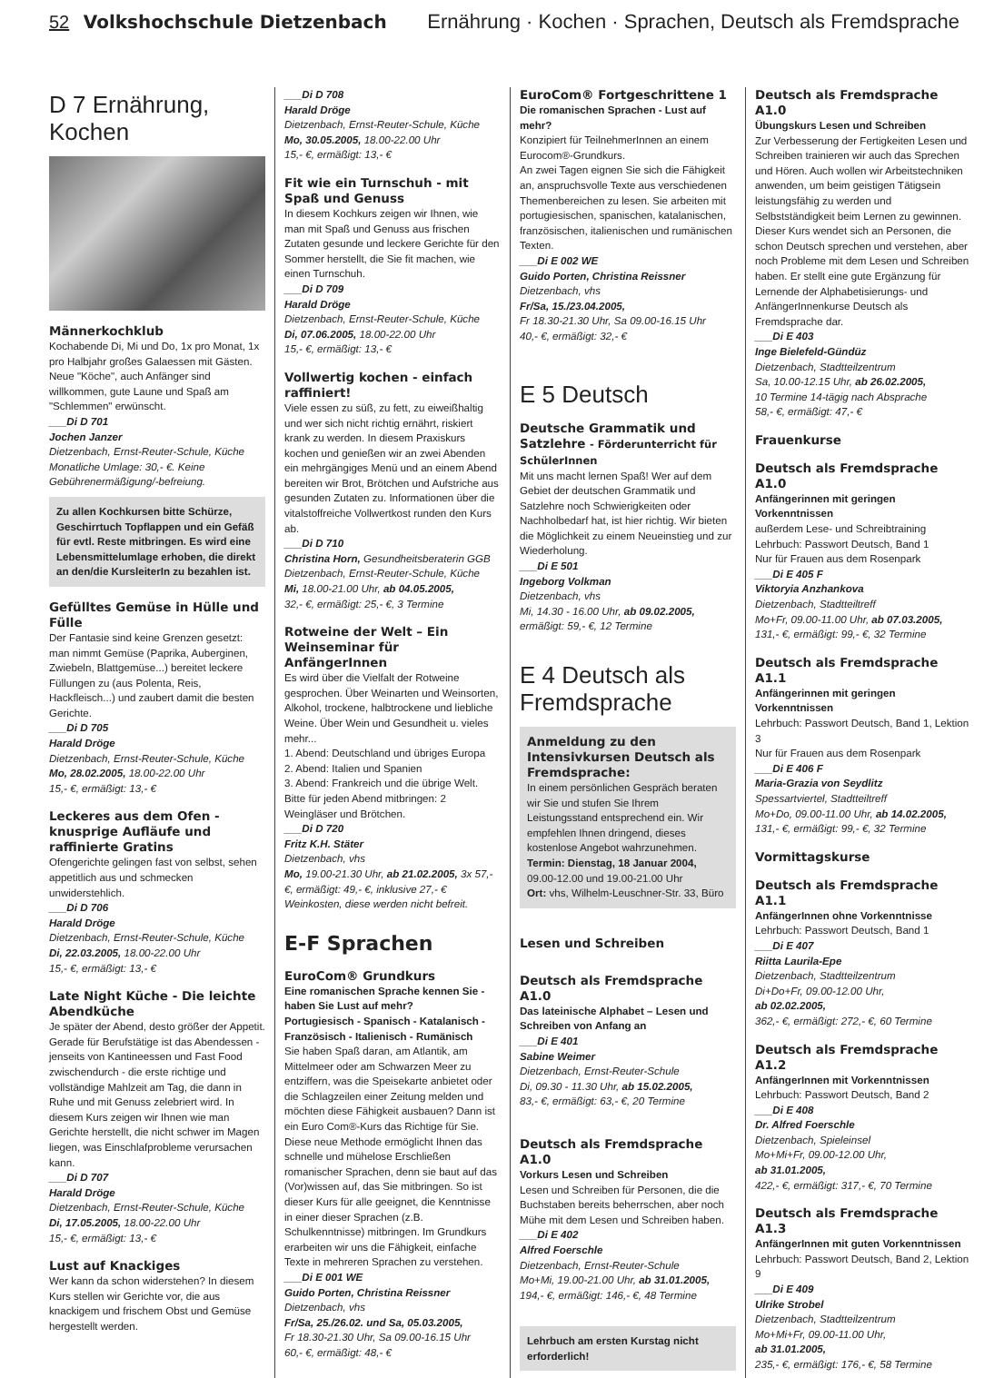52 Volkshochschule Dietzenbach Ernährung · Kochen · Sprachen, Deutsch als Fremdsprache
D 7 Ernährung, Kochen
Männerkochklub
Kochabende Di, Mi und Do, 1x pro Monat, 1x pro Halbjahr großes Galaessen mit Gästen. Neue "Köche", auch Anfänger sind willkommen, gute Laune und Spaß am "Schlemmen" erwünscht.
___Di D 701
Jochen Janzer
Dietzenbach, Ernst-Reuter-Schule, Küche
Monatliche Umlage: 30,- €. Keine Gebührenermäßigung/-befreiung.
Zu allen Kochkursen bitte Schürze, Geschirrtuch Topflappen und ein Gefäß für evtl. Reste mitbringen. Es wird eine Lebensmittelumlage erhoben, die direkt an den/die KursleiterIn zu bezahlen ist.
Gefülltes Gemüse in Hülle und Fülle
Der Fantasie sind keine Grenzen gesetzt: man nimmt Gemüse (Paprika, Auberginen, Zwiebeln, Blattgemüse...) bereitet leckere Füllungen zu (aus Polenta, Reis, Hackfleisch...) und zaubert damit die besten Gerichte.
___Di D 705
Harald Dröge
Dietzenbach, Ernst-Reuter-Schule, Küche
Mo, 28.02.2005, 18.00-22.00 Uhr
15,- €, ermäßigt: 13,- €
Leckeres aus dem Ofen - knusprige Aufläufe und raffinierte Gratins
Ofengerichte gelingen fast von selbst, sehen appetitlich aus und schmecken unwiderstehlich.
___Di D 706
Harald Dröge
Dietzenbach, Ernst-Reuter-Schule, Küche
Di, 22.03.2005, 18.00-22.00 Uhr
15,- €, ermäßigt: 13,- €
Late Night Küche - Die leichte Abendküche
Je später der Abend, desto größer der Appetit. Gerade für Berufstätige ist das Abendessen - jenseits von Kantineessen und Fast Food zwischendurch - die erste richtige und vollständige Mahlzeit am Tag, die dann in Ruhe und mit Genuss zelebriert wird. In diesem Kurs zeigen wir Ihnen wie man Gerichte herstellt, die nicht schwer im Magen liegen, was Einschlafprobleme verursachen kann.
___Di D 707
Harald Dröge
Dietzenbach, Ernst-Reuter-Schule, Küche
Di, 17.05.2005, 18.00-22.00 Uhr
15,- €, ermäßigt: 13,- €
Lust auf Knackiges
Wer kann da schon widerstehen? In diesem Kurs stellen wir Gerichte vor, die aus knackigem und frischem Obst und Gemüse hergestellt werden.
___Di D 708
Harald Dröge
Dietzenbach, Ernst-Reuter-Schule, Küche
Mo, 30.05.2005, 18.00-22.00 Uhr
15,- €, ermäßigt: 13,- €
Fit wie ein Turnschuh - mit Spaß und Genuss
In diesem Kochkurs zeigen wir Ihnen, wie man mit Spaß und Genuss aus frischen Zutaten gesunde und leckere Gerichte für den Sommer herstellt, die Sie fit machen, wie einen Turnschuh.
___Di D 709
Harald Dröge
Dietzenbach, Ernst-Reuter-Schule, Küche
Di, 07.06.2005, 18.00-22.00 Uhr
15,- €, ermäßigt: 13,- €
Vollwertig kochen - einfach raffiniert!
Viele essen zu süß, zu fett, zu eiweißhaltig und wer sich nicht richtig ernährt, riskiert krank zu werden. In diesem Praxiskurs kochen und genießen wir an zwei Abenden ein mehrgängiges Menü und an einem Abend bereiten wir Brot, Brötchen und Aufstriche aus gesunden Zutaten zu. Informationen über die vitalstoffreiche Vollwertkost runden den Kurs ab.
___Di D 710
Christina Horn, Gesundheitsberaterin GGB
Dietzenbach, Ernst-Reuter-Schule, Küche
Mi, 18.00-21.00 Uhr, ab 04.05.2005,
32,- €, ermäßigt: 25,- €, 3 Termine
Rotweine der Welt – Ein Weinseminar für AnfängerInnen
Es wird über die Vielfalt der Rotweine gesprochen. Über Weinarten und Weinsorten, Alkohol, trockene, halbtrockene und liebliche Weine. Über Wein und Gesundheit u. vieles mehr...
1. Abend: Deutschland und übriges Europa
2. Abend: Italien und Spanien
3. Abend: Frankreich und die übrige Welt.
Bitte für jeden Abend mitbringen: 2 Weingläser und Brötchen.
___Di D 720
Fritz K.H. Stäter
Dietzenbach, vhs
Mo, 19.00-21.30 Uhr, ab 21.02.2005, 3x 57,- €, ermäßigt: 49,- €, inklusive 27,- € Weinkosten, diese werden nicht befreit.
E-F Sprachen
EuroCom® Grundkurs
Eine romanischen Sprache kennen Sie - haben Sie Lust auf mehr?
Portugiesisch - Spanisch - Katalanisch - Französisch - Italienisch - Rumänisch
Sie haben Spaß daran, am Atlantik, am Mittelmeer oder am Schwarzen Meer zu entziffern, was die Speisekarte anbietet oder die Schlagzeilen einer Zeitung melden und möchten diese Fähigkeit ausbauen? Dann ist ein Euro Com®-Kurs das Richtige für Sie. Diese neue Methode ermöglicht Ihnen das schnelle und mühelose Erschließen romanischer Sprachen, denn sie baut auf das (Vor)wissen auf, das Sie mitbringen. So ist dieser Kurs für alle geeignet, die Kenntnisse in einer dieser Sprachen (z.B. Schulkenntnisse) mitbringen. Im Grundkurs erarbeiten wir uns die Fähigkeit, einfache Texte in mehreren Sprachen zu verstehen.
___Di E 001 WE
Guido Porten, Christina Reissner
Dietzenbach, vhs
Fr/Sa, 25./26.02. und Sa, 05.03.2005,
Fr 18.30-21.30 Uhr, Sa 09.00-16.15 Uhr
60,- €, ermäßigt: 48,- €
EuroCom® Fortgeschrittene 1
Die romanischen Sprachen - Lust auf mehr?
Konzipiert für TeilnehmerInnen an einem Eurocom®-Grundkurs.
An zwei Tagen eignen Sie sich die Fähigkeit an, anspruchsvolle Texte aus verschiedenen Themenbereichen zu lesen. Sie arbeiten mit portugiesischen, spanischen, katalanischen, französischen, italienischen und rumänischen Texten.
___Di E 002 WE
Guido Porten, Christina Reissner
Dietzenbach, vhs
Fr/Sa, 15./23.04.2005,
Fr 18.30-21.30 Uhr, Sa 09.00-16.15 Uhr
40,- €, ermäßigt: 32,- €
E 5 Deutsch
Deutsche Grammatik und Satzlehre - Förderunterricht für SchülerInnen
Mit uns macht lernen Spaß! Wer auf dem Gebiet der deutschen Grammatik und Satzlehre noch Schwierigkeiten oder Nachholbedarf hat, ist hier richtig. Wir bieten die Möglichkeit zu einem Neueinstieg und zur Wiederholung.
___Di E 501
Ingeborg Volkman
Dietzenbach, vhs
Mi, 14.30 - 16.00 Uhr, ab 09.02.2005,
ermäßigt: 59,- €, 12 Termine
E 4 Deutsch als Fremdsprache
Anmeldung zu den Intensivkursen Deutsch als Fremdsprache:
In einem persönlichen Gespräch beraten wir Sie und stufen Sie Ihrem Leistungsstand entsprechend ein. Wir empfehlen Ihnen dringend, dieses kostenlose Angebot wahrzunehmen.
Termin: Dienstag, 18 Januar 2004,
09.00-12.00 und 19.00-21.00 Uhr
Ort: vhs, Wilhelm-Leuschner-Str. 33, Büro
Lesen und Schreiben
Deutsch als Fremdsprache A1.0
Das lateinische Alphabet – Lesen und Schreiben von Anfang an
___Di E 401
Sabine Weimer
Dietzenbach, Ernst-Reuter-Schule
Di, 09.30 - 11.30 Uhr, ab 15.02.2005,
83,- €, ermäßigt: 63,- €, 20 Termine
Deutsch als Fremdsprache A1.0
Vorkurs Lesen und Schreiben
Lesen und Schreiben für Personen, die die Buchstaben bereits beherrschen, aber noch Mühe mit dem Lesen und Schreiben haben.
___Di E 402
Alfred Foerschle
Dietzenbach, Ernst-Reuter-Schule
Mo+Mi, 19.00-21.00 Uhr, ab 31.01.2005,
194,- €, ermäßigt: 146,- €, 48 Termine
Lehrbuch am ersten Kurstag nicht erforderlich!
Deutsch als Fremdsprache A1.0
Übungskurs Lesen und Schreiben
Zur Verbesserung der Fertigkeiten Lesen und Schreiben trainieren wir auch das Sprechen und Hören. Auch wollen wir Arbeitstechniken anwenden, um beim geistigen Tätigsein leistungsfähig zu werden und Selbstständigkeit beim Lernen zu gewinnen.
Dieser Kurs wendet sich an Personen, die schon Deutsch sprechen und verstehen, aber noch Probleme mit dem Lesen und Schreiben haben. Er stellt eine gute Ergänzung für Lernende der Alphabetisierungs- und AnfängerInnenkurse Deutsch als Fremdsprache dar.
___Di E 403
Inge Bielefeld-Gündüz
Dietzenbach, Stadtteilzentrum
Sa, 10.00-12.15 Uhr, ab 26.02.2005,
10 Termine 14-tägig nach Absprache
58,- €, ermäßigt: 47,- €
Frauenkurse
Deutsch als Fremdsprache A1.0
Anfängerinnen mit geringen Vorkenntnissen
außerdem Lese- und Schreibtraining
Lehrbuch: Passwort Deutsch, Band 1
Nur für Frauen aus dem Rosenpark
___Di E 405 F
Viktoryia Anzhankova
Dietzenbach, Stadtteiltreff
Mo+Fr, 09.00-11.00 Uhr, ab 07.03.2005,
131,- €, ermäßigt: 99,- €, 32 Termine
Deutsch als Fremdsprache A1.1
Anfängerinnen mit geringen Vorkenntnissen
Lehrbuch: Passwort Deutsch, Band 1, Lektion 3
Nur für Frauen aus dem Rosenpark
___Di E 406 F
Maria-Grazia von Seydlitz
Spessartviertel, Stadtteiltreff
Mo+Do, 09.00-11.00 Uhr, ab 14.02.2005,
131,- €, ermäßigt: 99,- €, 32 Termine
Vormittagskurse
Deutsch als Fremdsprache A1.1
AnfängerInnen ohne Vorkenntnisse
Lehrbuch: Passwort Deutsch, Band 1
___Di E 407
Riitta Laurila-Epe
Dietzenbach, Stadtteilzentrum
Di+Do+Fr, 09.00-12.00 Uhr,
ab 02.02.2005,
362,- €, ermäßigt: 272,- €, 60 Termine
Deutsch als Fremdsprache A1.2
AnfängerInnen mit Vorkenntnissen
Lehrbuch: Passwort Deutsch, Band 2
___Di E 408
Dr. Alfred Foerschle
Dietzenbach, Spieleinsel
Mo+Mi+Fr, 09.00-12.00 Uhr,
ab 31.01.2005,
422,- €, ermäßigt: 317,- €, 70 Termine
Deutsch als Fremdsprache A1.3
AnfängerInnen mit guten Vorkenntnissen
Lehrbuch: Passwort Deutsch, Band 2, Lektion 9
___Di E 409
Ulrike Strobel
Dietzenbach, Stadtteilzentrum
Mo+Mi+Fr, 09.00-11.00 Uhr,
ab 31.01.2005,
235,- €, ermäßigt: 176,- €, 58 Termine